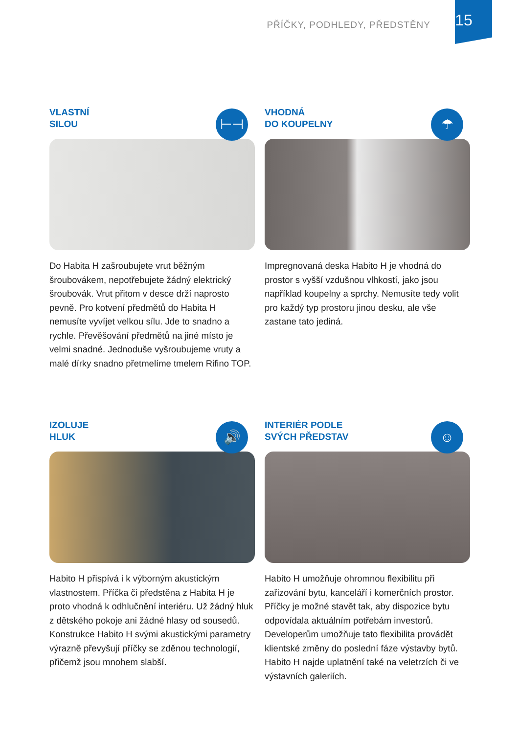PŘÍČKY, PODHLEDY, PŘEDSTĚNY 15
VLASTNÍ
SILOU
⊢⊣
Do Habita H zašroubujete vrut běžným šroubovákem, nepotřebujete žádný elektrický šroubovák. Vrut přitom v desce drží naprosto pevně. Pro kotvení předmětů do Habita H nemusíte vyvíjet velkou sílu. Jde to snadno a rychle. Převěšování předmětů na jiné místo je velmi snadné. Jednoduše vyšroubujeme vruty a malé dírky snadno přetmelíme tmelem Rifino TOP.
VHODNÁ
DO KOUPELNY
☂
Impregnovaná deska Habito H je vhodná do prostor s vyšší vzdušnou vlhkostí, jako jsou například koupelny a sprchy. Nemusíte tedy volit pro každý typ prostoru jinou desku, ale vše zastane tato jediná.
IZOLUJE
HLUK
🔊
Habito H přispívá i k výborným akustickým vlastnostem. Příčka či předstěna z Habita H je proto vhodná k odhlučnění interiéru. Už žádný hluk z dětského pokoje ani žádné hlasy od sousedů. Konstrukce Habito H svými akustickými parametry výrazně převyšují příčky se zděnou technologií, přičemž jsou mnohem slabší.
INTERIÉR PODLE
SVÝCH PŘEDSTAV
☺
Habito H umožňuje ohromnou flexibilitu při zařizování bytu, kanceláří i komerčních prostor. Příčky je možné stavět tak, aby dispozice bytu odpovídala aktuálním potřebám investorů. Developerům umožňuje tato flexibilita provádět klientské změny do poslední fáze výstavby bytů. Habito H najde uplatnění také na veletrzích či ve výstavních galeriích.